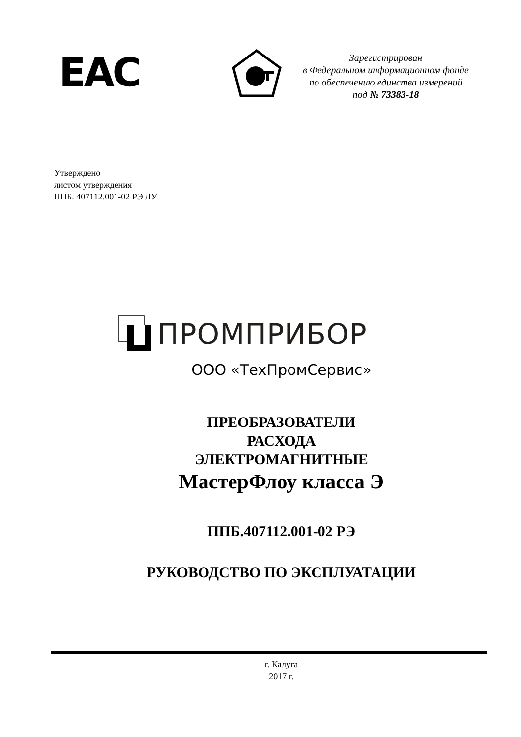ЕАС
Зарегистрирован
в Федеральном информационном фонде
по обеспечению единства измерений
под № 73383-18
Утверждено
листом утверждения
ППБ. 407112.001-02 РЭ ЛУ
ПРОМПРИБОР
ООО «ТехПромСервис»
ПРЕОБРАЗОВАТЕЛИ
РАСХОДА
ЭЛЕКТРОМАГНИТНЫЕ
МастерФлоу класса Э
ППБ.407112.001-02 РЭ
РУКОВОДСТВО ПО ЭКСПЛУАТАЦИИ
г. Калуга
2017 г.